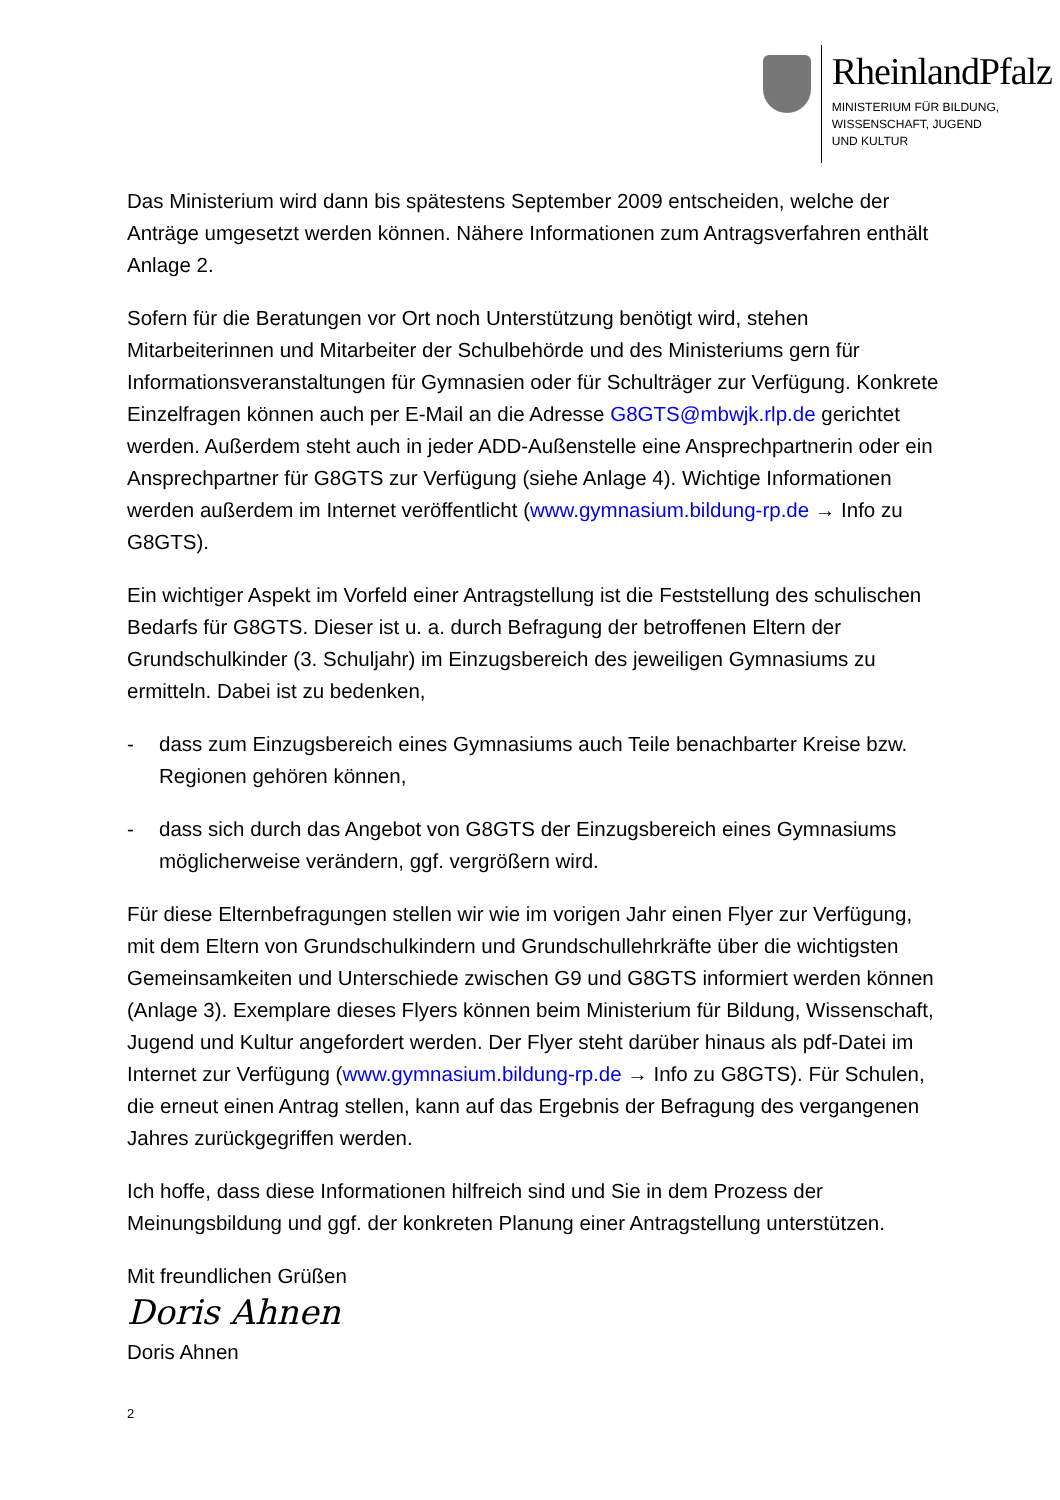RheinlandPfalz
MINISTERIUM FÜR BILDUNG,
WISSENSCHAFT, JUGEND
UND KULTUR
Das Ministerium wird dann bis spätestens September 2009 entscheiden, welche der Anträge umgesetzt werden können. Nähere Informationen zum Antragsverfahren enthält Anlage 2.
Sofern für die Beratungen vor Ort noch Unterstützung benötigt wird, stehen Mitarbeiterinnen und Mitarbeiter der Schulbehörde und des Ministeriums gern für Informationsveranstaltungen für Gymnasien oder für Schulträger zur Verfügung. Konkrete Einzelfragen können auch per E-Mail an die Adresse G8GTS@mbwjk.rlp.de gerichtet werden. Außerdem steht auch in jeder ADD-Außenstelle eine Ansprechpartnerin oder ein Ansprechpartner für G8GTS zur Verfügung (siehe Anlage 4). Wichtige Informationen werden außerdem im Internet veröffentlicht (www.gymnasium.bildung-rp.de → Info zu G8GTS).
Ein wichtiger Aspekt im Vorfeld einer Antragstellung ist die Feststellung des schulischen Bedarfs für G8GTS. Dieser ist u. a. durch Befragung der betroffenen Eltern der Grundschulkinder (3. Schuljahr) im Einzugsbereich des jeweiligen Gymnasiums zu ermitteln. Dabei ist zu bedenken,
- dass zum Einzugsbereich eines Gymnasiums auch Teile benachbarter Kreise bzw. Regionen gehören können,
- dass sich durch das Angebot von G8GTS der Einzugsbereich eines Gymnasiums möglicherweise verändern, ggf. vergrößern wird.
Für diese Elternbefragungen stellen wir wie im vorigen Jahr einen Flyer zur Verfügung, mit dem Eltern von Grundschulkindern und Grundschullehrkräfte über die wichtigsten Gemeinsamkeiten und Unterschiede zwischen G9 und G8GTS informiert werden können (Anlage 3). Exemplare dieses Flyers können beim Ministerium für Bildung, Wissenschaft, Jugend und Kultur angefordert werden. Der Flyer steht darüber hinaus als pdf-Datei im Internet zur Verfügung (www.gymnasium.bildung-rp.de → Info zu G8GTS). Für Schulen, die erneut einen Antrag stellen, kann auf das Ergebnis der Befragung des vergangenen Jahres zurückgegriffen werden.
Ich hoffe, dass diese Informationen hilfreich sind und Sie in dem Prozess der Meinungsbildung und ggf. der konkreten Planung einer Antragstellung unterstützen.
Mit freundlichen Grüßen
Doris Ahnen
Doris Ahnen
2